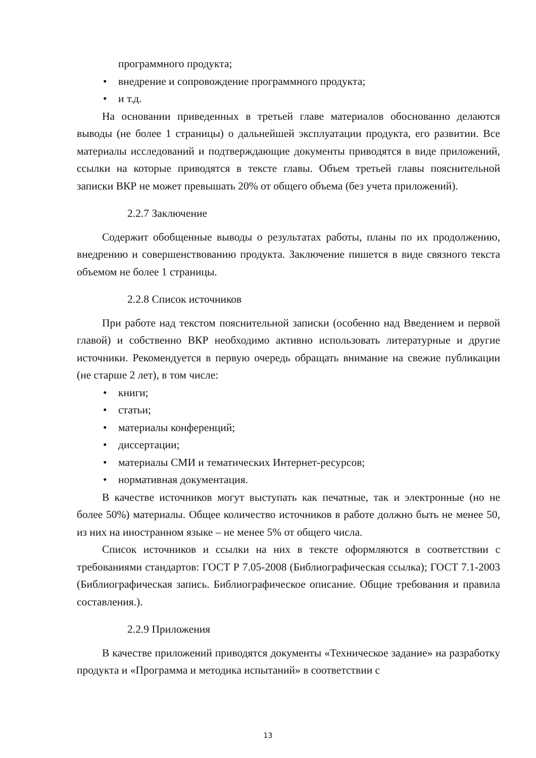программного продукта;
• внедрение и сопровождение программного продукта;
• и т.д.
На основании приведенных в третьей главе материалов обоснованно делаются выводы (не более 1 страницы) о дальнейшей эксплуатации продукта, его развитии. Все материалы исследований и подтверждающие документы приводятся в виде приложений, ссылки на которые приводятся в тексте главы. Объем третьей главы пояснительной записки ВКР не может превышать 20% от общего объема (без учета приложений).
2.2.7 Заключение
Содержит обобщенные выводы о результатах работы, планы по их продолжению, внедрению и совершенствованию продукта. Заключение пишется в виде связного текста объемом не более 1 страницы.
2.2.8 Список источников
При работе над текстом пояснительной записки (особенно над Введением и первой главой) и собственно ВКР необходимо активно использовать литературные и другие источники. Рекомендуется в первую очередь обращать внимание на свежие публикации (не старше 2 лет), в том числе:
• книги;
• статьи;
• материалы конференций;
• диссертации;
• материалы СМИ и тематических Интернет-ресурсов;
• нормативная документация.
В качестве источников могут выступать как печатные, так и электронные (но не более 50%) материалы. Общее количество источников в работе должно быть не менее 50, из них на иностранном языке – не менее 5% от общего числа.
Список источников и ссылки на них в тексте оформляются в соответствии с требованиями стандартов: ГОСТ Р 7.05-2008 (Библиографическая ссылка); ГОСТ 7.1-2003 (Библиографическая запись. Библиографическое описание. Общие требования и правила составления.).
2.2.9 Приложения
В качестве приложений приводятся документы «Техническое задание» на разработку продукта и «Программа и методика испытаний» в соответствии с
13